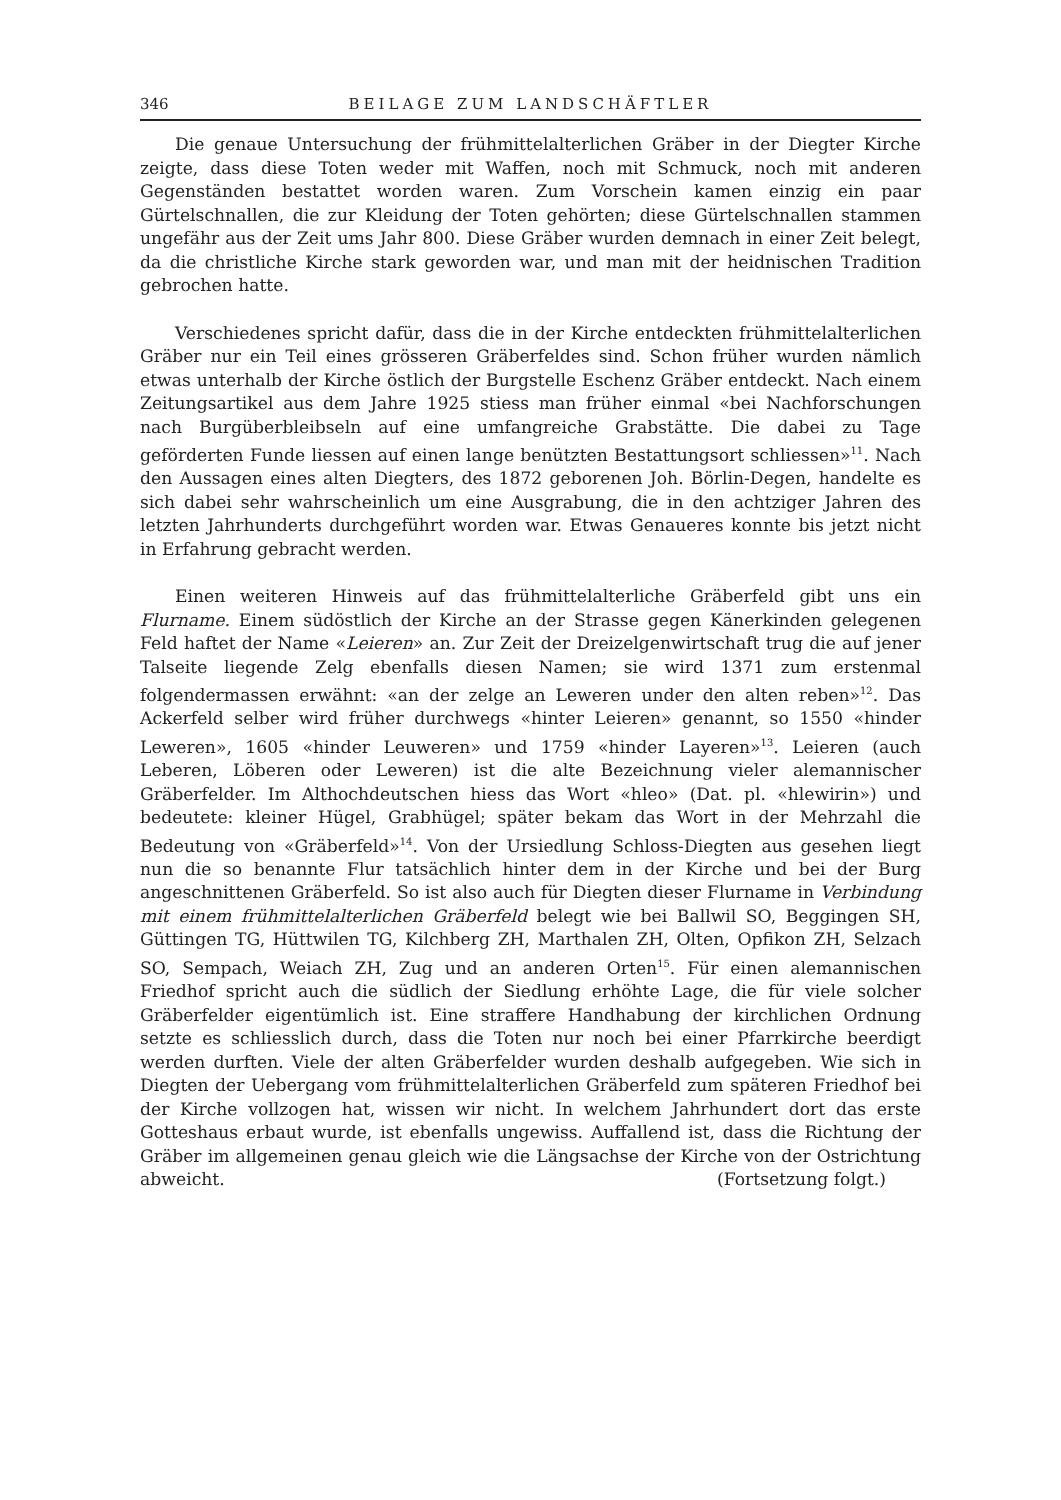346 BEILAGE ZUM LANDSCHÄFTLER
Die genaue Untersuchung der frühmittelalterlichen Gräber in der Diegter Kirche zeigte, dass diese Toten weder mit Waffen, noch mit Schmuck, noch mit anderen Gegenständen bestattet worden waren. Zum Vorschein kamen einzig ein paar Gürtelschnallen, die zur Kleidung der Toten gehörten; diese Gürtelschnallen stammen ungefähr aus der Zeit ums Jahr 800. Diese Gräber wurden demnach in einer Zeit belegt, da die christliche Kirche stark geworden war, und man mit der heidnischen Tradition gebrochen hatte.
Verschiedenes spricht dafür, dass die in der Kirche entdeckten frühmittelalterlichen Gräber nur ein Teil eines grösseren Gräberfeldes sind. Schon früher wurden nämlich etwas unterhalb der Kirche östlich der Burgstelle Eschenz Gräber entdeckt. Nach einem Zeitungsartikel aus dem Jahre 1925 stiess man früher einmal «bei Nachforschungen nach Burgüberbleibseln auf eine umfangreiche Grabstätte. Die dabei zu Tage geförderten Funde liessen auf einen lange benützten Bestattungsort schliessen»<sup>11</sup>. Nach den Aussagen eines alten Diegters, des 1872 geborenen Joh. Börlin-Degen, handelte es sich dabei sehr wahrscheinlich um eine Ausgrabung, die in den achtziger Jahren des letzten Jahrhunderts durchgeführt worden war. Etwas Genaueres konnte bis jetzt nicht in Erfahrung gebracht werden.
Einen weiteren Hinweis auf das frühmittelalterliche Gräberfeld gibt uns ein Flurname. Einem südöstlich der Kirche an der Strasse gegen Känerkinden gelegenen Feld haftet der Name «Leieren» an. Zur Zeit der Dreizelgenwirtschaft trug die auf jener Talseite liegende Zelg ebenfalls diesen Namen; sie wird 1371 zum erstenmal folgendermassen erwähnt: «an der zelge an Leweren under den alten reben»<sup>12</sup>. Das Ackerfeld selber wird früher durchwegs «hinter Leieren» genannt, so 1550 «hinder Leweren», 1605 «hinder Leuweren» und 1759 «hinder Layeren»<sup>13</sup>. Leieren (auch Leberen, Löberen oder Leweren) ist die alte Bezeichnung vieler alemannischer Gräberfelder. Im Althochdeutschen hiess das Wort «hleo» (Dat. pl. «hlewirin») und bedeutete: kleiner Hügel, Grabhügel; später bekam das Wort in der Mehrzahl die Bedeutung von «Gräberfeld»<sup>14</sup>. Von der Ursiedlung Schloss-Diegten aus gesehen liegt nun die so benannte Flur tatsächlich hinter dem in der Kirche und bei der Burg angeschnittenen Gräberfeld. So ist also auch für Diegten dieser Flurname in Verbindung mit einem frühmittelalterlichen Gräberfeld belegt wie bei Ballwil SO, Beggingen SH, Güttingen TG, Hüttwilen TG, Kilchberg ZH, Marthalen ZH, Olten, Opfikon ZH, Selzach SO, Sempach, Weiach ZH, Zug und an anderen Orten<sup>15</sup>. Für einen alemannischen Friedhof spricht auch die südlich der Siedlung erhöhte Lage, die für viele solcher Gräberfelder eigentümlich ist. Eine straffere Handhabung der kirchlichen Ordnung setzte es schliesslich durch, dass die Toten nur noch bei einer Pfarrkirche beerdigt werden durften. Viele der alten Gräberfelder wurden deshalb aufgegeben. Wie sich in Diegten der Uebergang vom frühmittelalterlichen Gräberfeld zum späteren Friedhof bei der Kirche vollzogen hat, wissen wir nicht. In welchem Jahrhundert dort das erste Gotteshaus erbaut wurde, ist ebenfalls ungewiss. Auffallend ist, dass die Richtung der Gräber im allgemeinen genau gleich wie die Längsachse der Kirche von der Ostrichtung abweicht. (Fortsetzung folgt.)